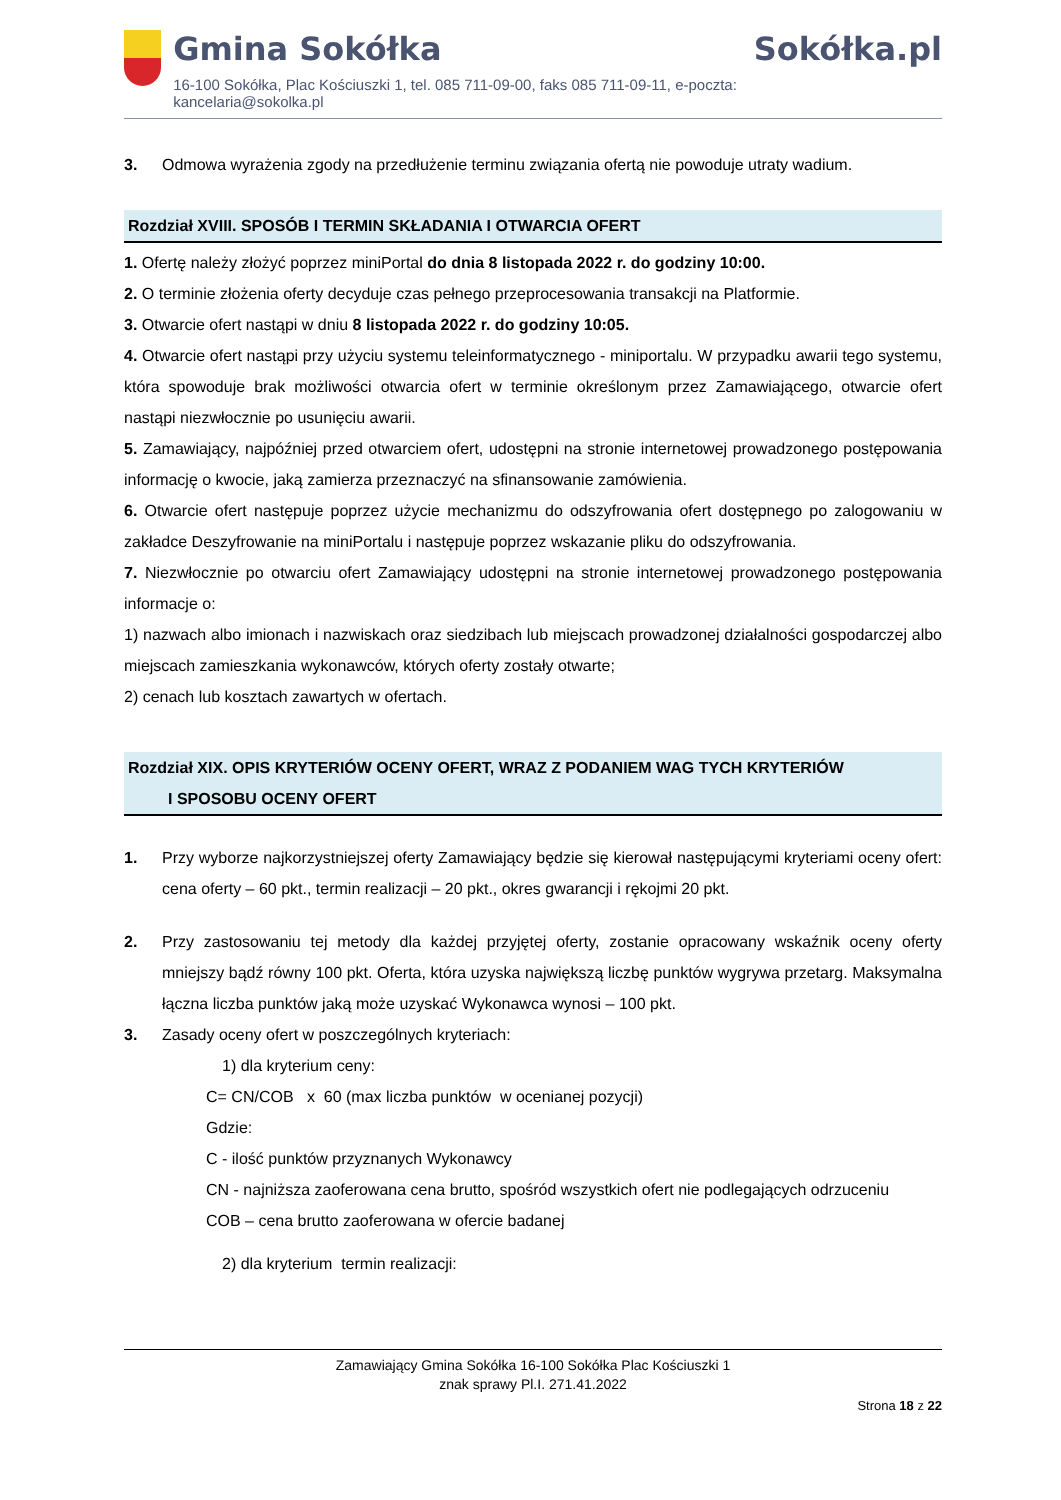Gmina Sokółka
16-100 Sokółka, Plac Kościuszki 1, tel. 085 711-09-00, faks 085 711-09-11, e-poczta: kancelaria@sokolka.pl
Sokółka.pl
3. Odmowa wyrażenia zgody na przedłużenie terminu związania ofertą nie powoduje utraty wadium.
Rozdział XVIII. SPOSÓB I TERMIN SKŁADANIA I OTWARCIA OFERT
1. Ofertę należy złożyć poprzez miniPortal do dnia 8 listopada 2022 r. do godziny 10:00.
2. O terminie złożenia oferty decyduje czas pełnego przeprocesowania transakcji na Platformie.
3. Otwarcie ofert nastąpi w dniu 8 listopada 2022 r. do godziny 10:05.
4. Otwarcie ofert nastąpi przy użyciu systemu teleinformatycznego - miniportalu. W przypadku awarii tego systemu, która spowoduje brak możliwości otwarcia ofert w terminie określonym przez Zamawiającego, otwarcie ofert nastąpi niezwłocznie po usunięciu awarii.
5. Zamawiający, najpóźniej przed otwarciem ofert, udostępni na stronie internetowej prowadzonego postępowania informację o kwocie, jaką zamierza przeznaczyć na sfinansowanie zamówienia.
6. Otwarcie ofert następuje poprzez użycie mechanizmu do odszyfrowania ofert dostępnego po zalogowaniu w zakładce Deszyfrowanie na miniPortalu i następuje poprzez wskazanie pliku do odszyfrowania.
7. Niezwłocznie po otwarciu ofert Zamawiający udostępni na stronie internetowej prowadzonego postępowania informacje o:
1) nazwach albo imionach i nazwiskach oraz siedzibach lub miejscach prowadzonej działalności gospodarczej albo miejscach zamieszkania wykonawców, których oferty zostały otwarte;
2) cenach lub kosztach zawartych w ofertach.
Rozdział XIX. OPIS KRYTERIÓW OCENY OFERT, WRAZ Z PODANIEM WAG TYCH KRYTERIÓW
I SPOSOBU OCENY OFERT
1. Przy wyborze najkorzystniejszej oferty Zamawiający będzie się kierował następującymi kryteriami oceny ofert: cena oferty – 60 pkt., termin realizacji – 20 pkt., okres gwarancji i rękojmi 20 pkt.
2. Przy zastosowaniu tej metody dla każdej przyjętej oferty, zostanie opracowany wskaźnik oceny oferty mniejszy bądź równy 100 pkt. Oferta, która uzyska największą liczbę punktów wygrywa przetarg. Maksymalna łączna liczba punktów jaką może uzyskać Wykonawca wynosi – 100 pkt.
3. Zasady oceny ofert w poszczególnych kryteriach:
1) dla kryterium ceny:
C= CN/COB x 60 (max liczba punktów w ocenianej pozycji)
Gdzie:
C - ilość punktów przyznanych Wykonawcy
CN - najniższa zaoferowana cena brutto, spośród wszystkich ofert nie podlegających odrzuceniu
COB – cena brutto zaoferowana w ofercie badanej
2) dla kryterium termin realizacji:
Zamawiający Gmina Sokółka 16-100 Sokółka Plac Kościuszki 1
znak sprawy Pl.I. 271.41.2022
Strona 18 z 22